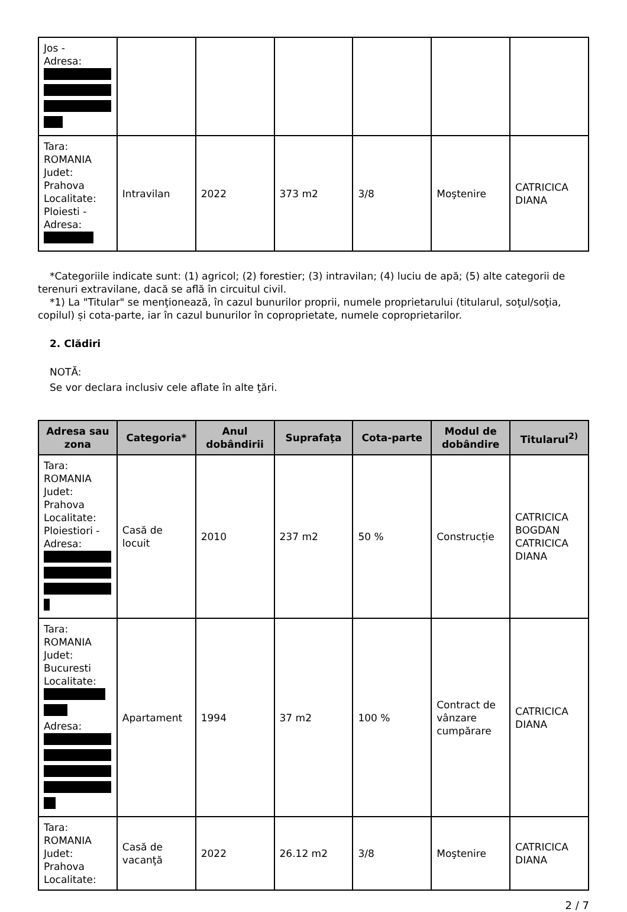| Jos - Adresa: | | | | | | |
| Tara: ROMANIA Judet: Prahova Localitate: Ploiesti - Adresa: | Intravilan | 2022 | 373 m2 | 3/8 | Moştenire | CATRICICA DIANA |
*Categoriile indicate sunt: (1) agricol; (2) forestier; (3) intravilan; (4) luciu de apă; (5) alte categorii de
terenuri extravilane, dacă se află în circuitul civil.
*1) La "Titular" se menţionează, în cazul bunurilor proprii, numele proprietarului (titularul, soţul/soţia,
copilul) și cota-parte, iar în cazul bunurilor în coproprietate, numele coproprietarilor.
2. Clădiri
NOTĂ:
Se vor declara inclusiv cele aflate în alte ţări.
| Adresa sau zona | Categoria* | Anul dobândirii | Suprafaţa | Cota-parte | Modul de dobândire | Titularul<sup>2)</sup> |
| --- | --- | --- | --- | --- | --- | --- |
| Tara: ROMANIA Judet: Prahova Localitate: Ploiestiori - Adresa: | Casă de locuit | 2010 | 237 m2 | 50 % | Construcție | CATRICICA BOGDAN CATRICICA DIANA |
| Tara: ROMANIA Judet: Bucuresti Localitate: Adresa: | Apartament | 1994 | 37 m2 | 100 % | Contract de vânzare cumpărare | CATRICICA DIANA |
| Tara: ROMANIA Judet: Prahova Localitate: | Casă de vacanţă | 2022 | 26.12 m2 | 3/8 | Moştenire | CATRICICA DIANA |
2 / 7